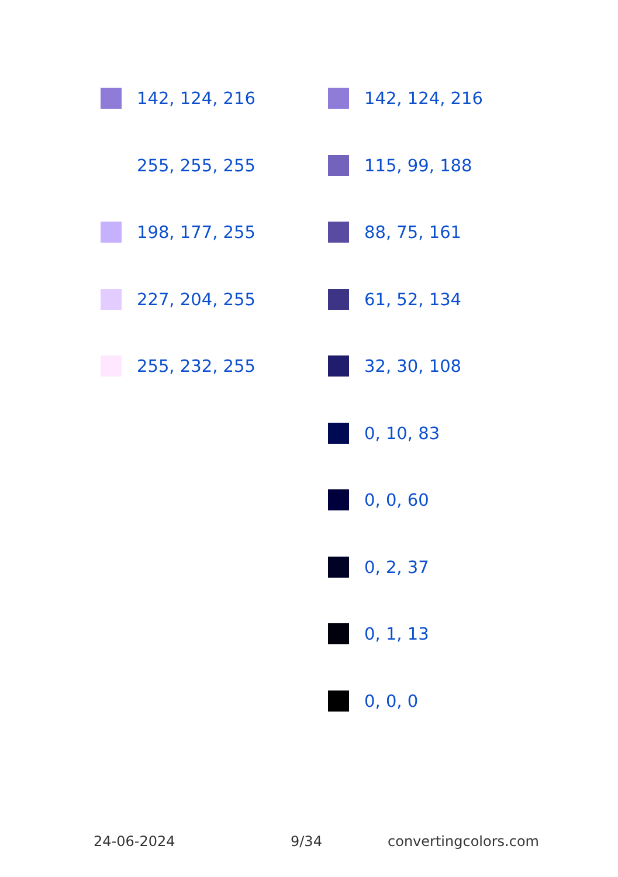142, 124, 216
255, 255, 255
198, 177, 255
227, 204, 255
255, 232, 255
142, 124, 216
115, 99, 188
88, 75, 161
61, 52, 134
32, 30, 108
0, 10, 83
0, 0, 60
0, 2, 37
0, 1, 13
0, 0, 0
24-06-2024 9/34 convertingcolors.com